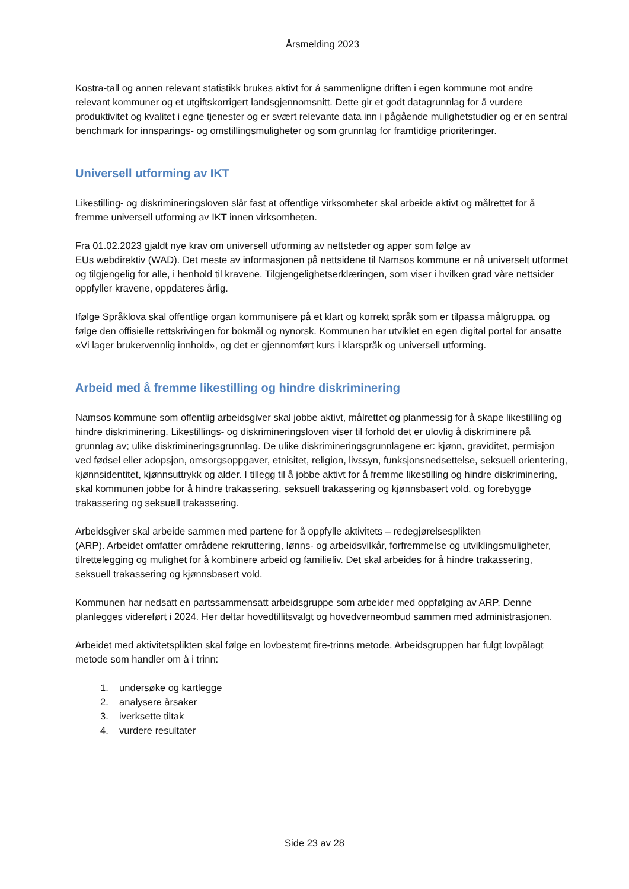Årsmelding 2023
Kostra-tall og annen relevant statistikk brukes aktivt for å sammenligne driften i egen kommune mot andre relevant kommuner og et utgiftskorrigert landsgjennomsnitt. Dette gir et godt datagrunnlag for å vurdere produktivitet og kvalitet i egne tjenester og er svært relevante data inn i pågående mulighetstudier og er en sentral benchmark for innsparings- og omstillingsmuligheter og som grunnlag for framtidige prioriteringer.
Universell utforming av IKT
Likestilling- og diskrimineringsloven slår fast at offentlige virksomheter skal arbeide aktivt og målrettet for å fremme universell utforming av IKT innen virksomheten.
Fra 01.02.2023 gjaldt nye krav om universell utforming av nettsteder og apper som følge av
EUs webdirektiv (WAD). Det meste av informasjonen på nettsidene til Namsos kommune er nå universelt utformet og tilgjengelig for alle, i henhold til kravene. Tilgjengelighetserklæringen, som viser i hvilken grad våre nettsider oppfyller kravene, oppdateres årlig.
Ifølge Språklova skal offentlige organ kommunisere på et klart og korrekt språk som er tilpassa målgruppa, og følge den offisielle rettskrivingen for bokmål og nynorsk. Kommunen har utviklet en egen digital portal for ansatte «Vi lager brukervennlig innhold», og det er gjennomført kurs i klarspråk og universell utforming.
Arbeid med å fremme likestilling og hindre diskriminering
Namsos kommune som offentlig arbeidsgiver skal jobbe aktivt, målrettet og planmessig for å skape likestilling og hindre diskriminering. Likestillings- og diskrimineringsloven viser til forhold det er ulovlig å diskriminere på grunnlag av; ulike diskrimineringsgrunnlag. De ulike diskrimineringsgrunnlagene er: kjønn, graviditet, permisjon ved fødsel eller adopsjon, omsorgsoppgaver, etnisitet, religion, livssyn, funksjonsnedsettelse, seksuell orientering, kjønnsidentitet, kjønnsuttrykk og alder. I tillegg til å jobbe aktivt for å fremme likestilling og hindre diskriminering, skal kommunen jobbe for å hindre trakassering, seksuell trakassering og kjønnsbasert vold, og forebygge trakassering og seksuell trakassering.
Arbeidsgiver skal arbeide sammen med partene for å oppfylle aktivitets – redegjørelsesplikten
(ARP). Arbeidet omfatter områdene rekruttering, lønns- og arbeidsvilkår, forfremmelse og utviklingsmuligheter, tilrettelegging og mulighet for å kombinere arbeid og familieliv. Det skal arbeides for å hindre trakassering, seksuell trakassering og kjønnsbasert vold.
Kommunen har nedsatt en partssammensatt arbeidsgruppe som arbeider med oppfølging av ARP. Denne planlegges videreført i 2024. Her deltar hovedtillitsvalgt og hovedverneombud sammen med administrasjonen.
Arbeidet med aktivitetsplikten skal følge en lovbestemt fire-trinns metode. Arbeidsgruppen har fulgt lovpålagt metode som handler om å i trinn:
1. undersøke og kartlegge
2. analysere årsaker
3. iverksette tiltak
4. vurdere resultater
Side 23 av 28